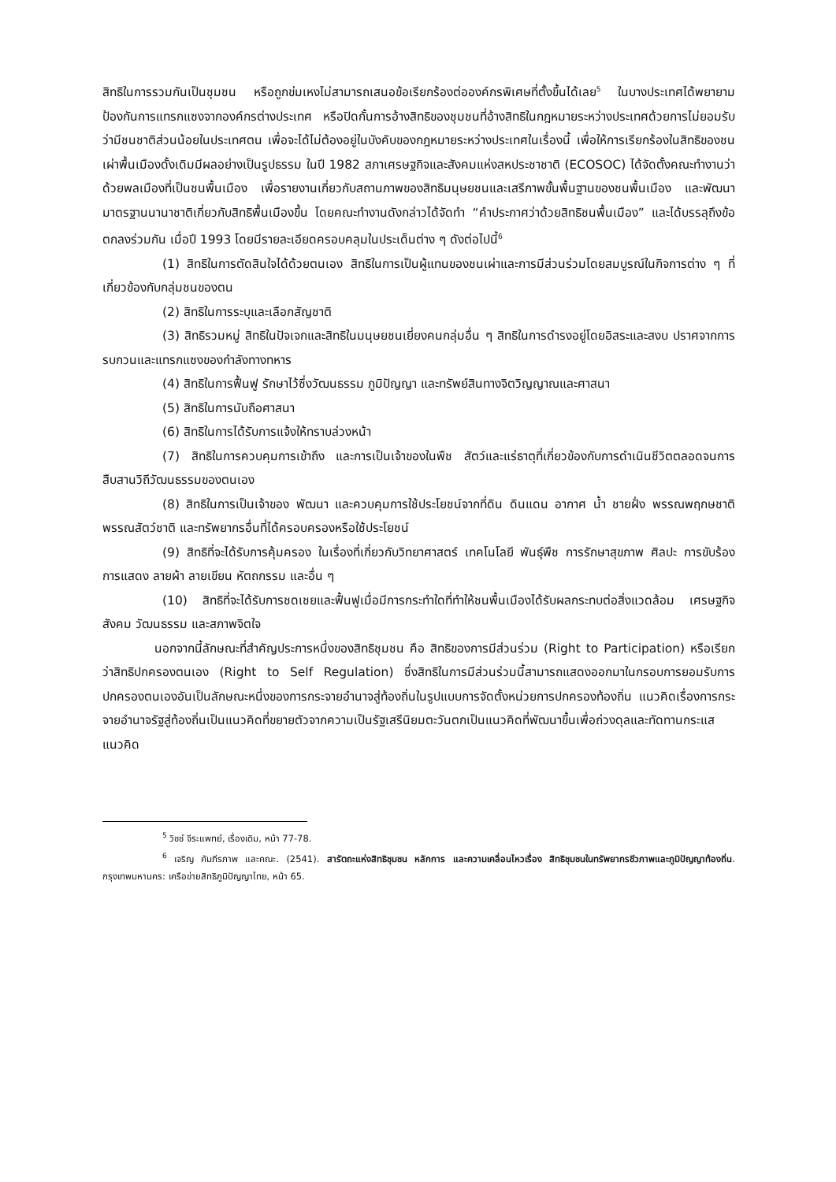สิทธิในการรวมกันเป็นชุมชน หรือถูกข่มเหงไม่สามารถเสนอข้อเรียกร้องต่อองค์กรพิเศษที่ตั้งขึ้นได้เลย<sup>5</sup> ในบางประเทศได้พยายามป้องกันการแทรกแซงจากองค์กรต่างประเทศ หรือปิดกั้นการอ้างสิทธิของชุมชนที่อ้างสิทธิในกฎหมายระหว่างประเทศด้วยการไม่ยอมรับว่ามีชนชาติส่วนน้อยในประเทศตน เพื่อจะได้ไม่ต้องอยู่ในบังคับของกฎหมายระหว่างประเทศในเรื่องนี้ เพื่อให้การเรียกร้องในสิทธิของชนเผ่าพื้นเมืองดั้งเดิมมีผลอย่างเป็นรูปธรรม ในปี 1982 สภาเศรษฐกิจและสังคมแห่งสหประชาชาติ (ECOSOC) ได้จัดตั้งคณะทำงานว่าด้วยพลเมืองที่เป็นชนพื้นเมือง เพื่อรายงานเกี่ยวกับสถานภาพของสิทธิมนุษยชนและเสรีภาพขั้นพื้นฐานของชนพื้นเมือง และพัฒนามาตรฐานนานาชาติเกี่ยวกับสิทธิพื้นเมืองขึ้น โดยคณะทำงานดังกล่าวได้จัดทำ “คำประกาศว่าด้วยสิทธิชนพื้นเมือง” และได้บรรลุถึงข้อตกลงร่วมกัน เมื่อปี 1993 โดยมีรายละเอียดครอบคลุมในประเด็นต่าง ๆ ดังต่อไปนี้<sup>6</sup>
(1) สิทธิในการตัดสินใจได้ด้วยตนเอง สิทธิในการเป็นผู้แทนของชนเผ่าและการมีส่วนร่วมโดยสมบูรณ์ในกิจการต่าง ๆ ที่เกี่ยวข้องกับกลุ่มชนของตน
(2) สิทธิในการระบุและเลือกสัญชาติ
(3) สิทธิรวมหมู่ สิทธิในปัจเจกและสิทธิในมนุษยชนเยี่ยงคนกลุ่มอื่น ๆ สิทธิในการดำรงอยู่โดยอิสระและสงบ ปราศจากการรบกวนและแทรกแซงของกำลังทางทหาร
(4) สิทธิในการฟื้นฟู รักษาไว้ซึ่งวัฒนธรรม ภูมิปัญญา และทรัพย์สินทางจิตวิญญาณและศาสนา
(5) สิทธิในการนับถือศาสนา
(6) สิทธิในการได้รับการแจ้งให้ทราบล่วงหน้า
(7) สิทธิในการควบคุมการเข้าถึง และการเป็นเจ้าของในพืช สัตว์และแร่ธาตุที่เกี่ยวข้องกับการดำเนินชีวิตตลอดจนการสืบสานวิถีวัฒนธรรมของตนเอง
(8) สิทธิในการเป็นเจ้าของ พัฒนา และควบคุมการใช้ประโยชน์จากที่ดิน ดินแดน อากาศ น้ำ ชายฝั่ง พรรณพฤกษชาติ พรรณสัตว์ชาติ และทรัพยากรอื่นที่ได้ครอบครองหรือใช้ประโยชน์
(9) สิทธิที่จะได้รับการคุ้มครอง ในเรื่องที่เกี่ยวกับวิทยาศาสตร์ เทคโนโลยี พันธุ์พืช การรักษาสุขภาพ ศิลปะ การขับร้อง การแสดง ลายผ้า ลายเขียน หัตถกรรม และอื่น ๆ
(10) สิทธิที่จะได้รับการชดเชยและฟื้นฟูเมื่อมีการกระทำใดที่ทำให้ชนพื้นเมืองได้รับผลกระทบต่อสิ่งแวดล้อม เศรษฐกิจ สังคม วัฒนธรรม และสภาพจิตใจ
นอกจากนี้ลักษณะที่สำคัญประการหนึ่งของสิทธิชุมชน คือ สิทธิของการมีส่วนร่วม (Right to Participation) หรือเรียกว่าสิทธิปกครองตนเอง (Right to Self Regulation) ซึ่งสิทธิในการมีส่วนร่วมนี้สามารถแสดงออกมาในกรอบการยอมรับการปกครองตนเองอันเป็นลักษณะหนึ่งของการกระจายอำนาจสู่ท้องถิ่นในรูปแบบการจัดตั้งหน่วยการปกครองท้องถิ่น แนวคิดเรื่องการกระจายอำนาจรัฐสู่ท้องถิ่นเป็นแนวคิดที่ขยายตัวจากความเป็นรัฐเสรีนิยมตะวันตกเป็นแนวคิดที่พัฒนาขึ้นเพื่อถ่วงดุลและทัดทานกระแสแนวคิด
<sup>5</sup> วิชช์ จีระแพทย์, เรื่องเดิม, หน้า 77-78.
<sup>6</sup> เจริญ คัมภีรภาพ และคณะ. (2541). สารัตถะแห่งสิทธิชุมชน หลักการ และความเคลื่อนไหวเรื่อง สิทธิชุมชนในทรัพยากรชีวภาพและภูมิปัญญาท้องถิ่น. กรุงเทพมหานคร: เครือข่ายสิทธิภูมิปัญญาไทย, หน้า 65.